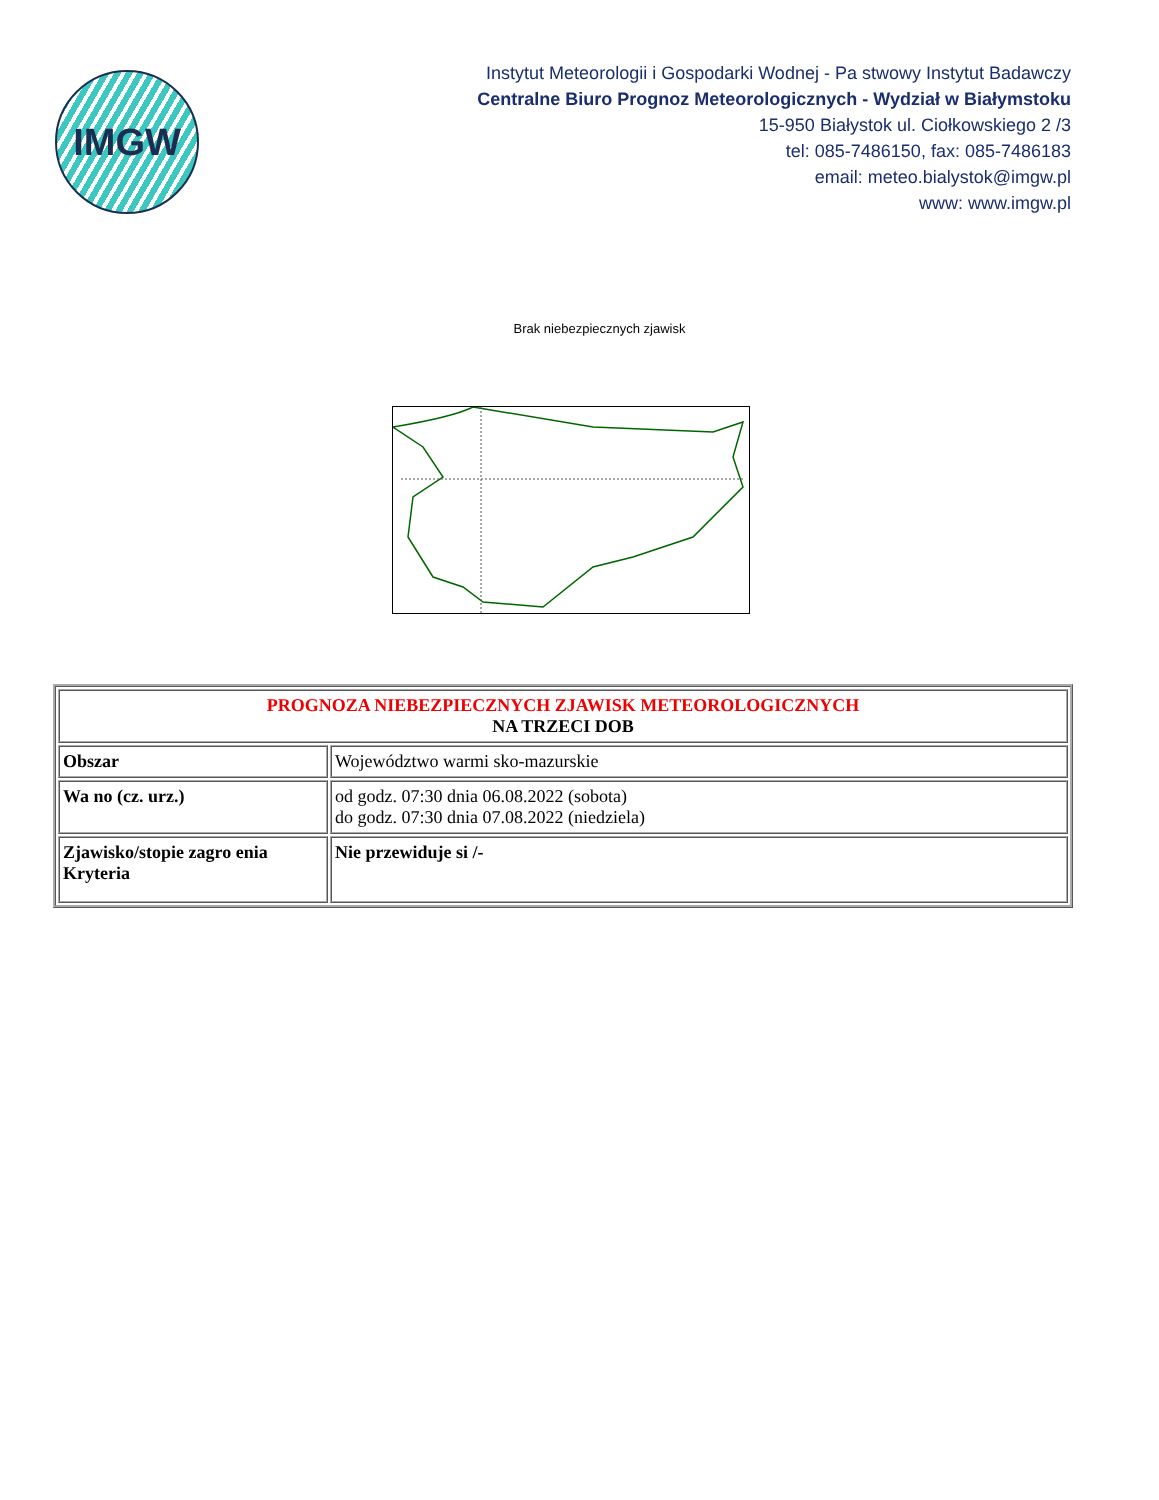IMGW
Instytut Meteorologii i Gospodarki Wodnej - Pa stwowy Instytut Badawczy
Centralne Biuro Prognoz Meteorologicznych - Wydział w Białymstoku
15-950 Białystok ul. Ciołkowskiego 2 /3
tel: 085-7486150, fax: 085-7486183
email: meteo.bialystok@imgw.pl
www: www.imgw.pl
Brak niebezpiecznych zjawisk
| PROGNOZA NIEBEZPIECZNYCH ZJAWISK METEOROLOGICZNYCH NA TRZECI DOB | |
| Obszar | Województwo warmi sko-mazurskie |
| Wa no (cz. urz.) | od godz. 07:30 dnia 06.08.2022 (sobota) do godz. 07:30 dnia 07.08.2022 (niedziela) |
| Zjawisko/stopie zagro enia Kryteria | Nie przewiduje si /- |